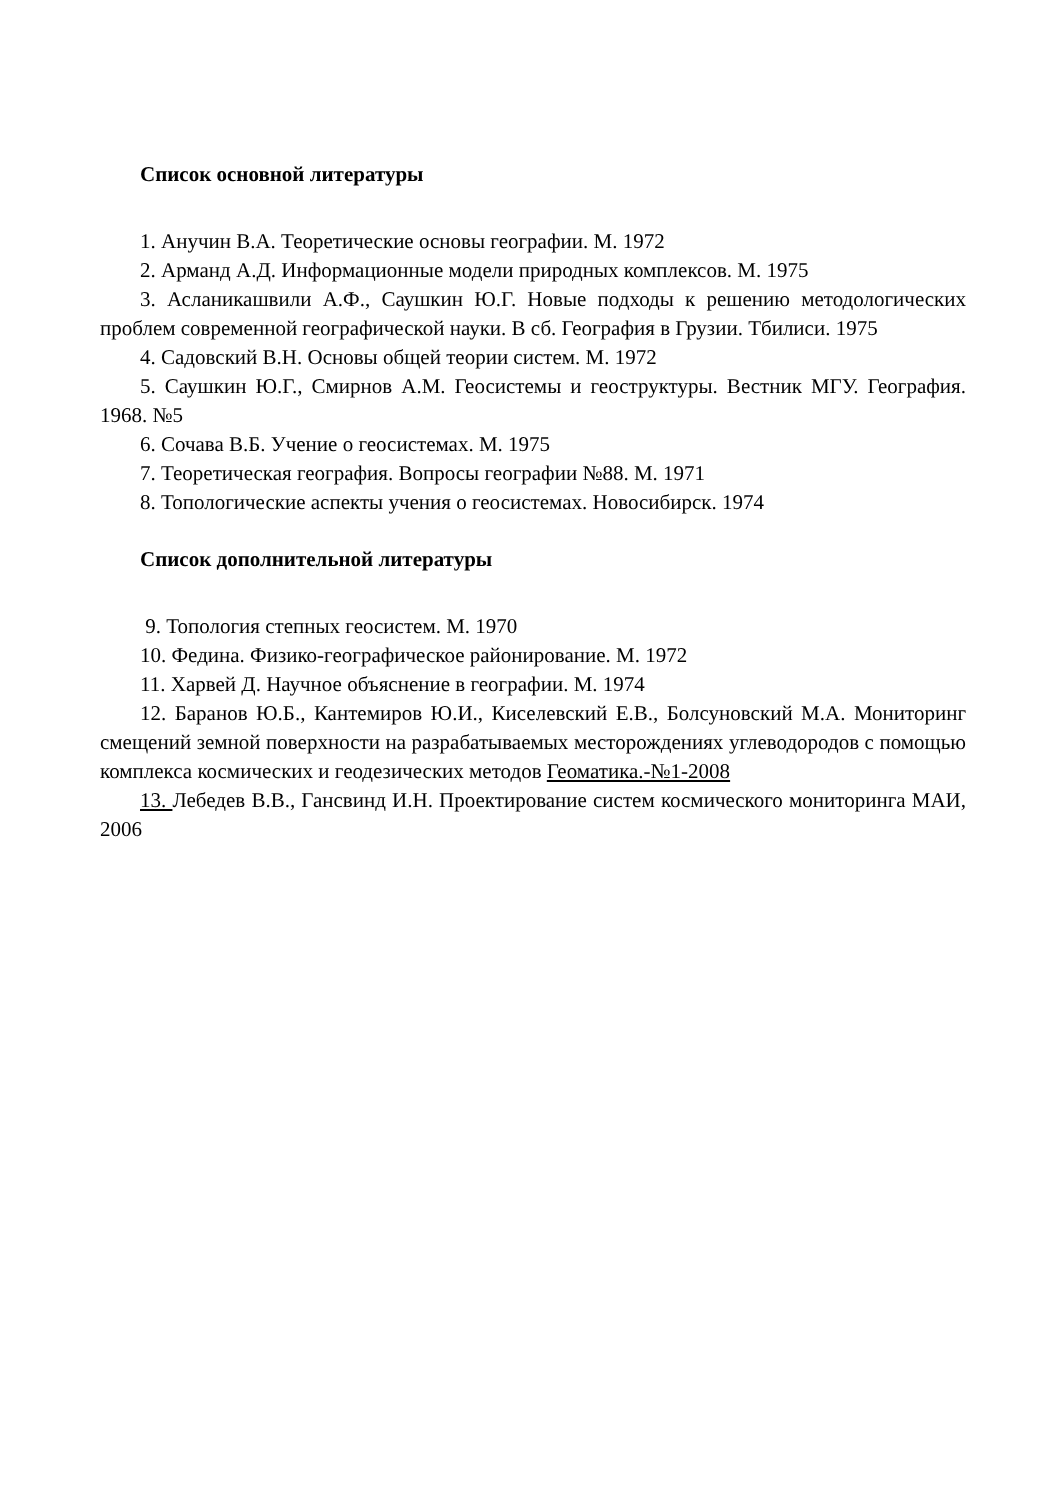Список основной литературы
1. Анучин В.А. Теоретические основы географии. М. 1972
2. Арманд А.Д. Информационные модели природных комплексов. М. 1975
3. Асланикашвили А.Ф., Саушкин Ю.Г. Новые подходы к решению методологических проблем современной географической науки. В сб. География в Грузии. Тбилиси. 1975
4. Садовский В.Н. Основы общей теории систем. М. 1972
5. Саушкин Ю.Г., Смирнов А.М. Геосистемы и геоструктуры. Вестник МГУ. География. 1968. №5
6. Сочава В.Б. Учение о геосистемах. М. 1975
7. Теоретическая география. Вопросы географии №88. М. 1971
8. Топологические аспекты учения о геосистемах. Новосибирск. 1974
Список дополнительной литературы
9. Топология степных геосистем. М. 1970
10. Федина. Физико-географическое районирование. М. 1972
11. Харвей Д. Научное объяснение в географии. М. 1974
12. Баранов Ю.Б., Кантемиров Ю.И., Киселевский Е.В., Болсуновский М.А. Мониторинг смещений земной поверхности на разрабатываемых месторождениях углеводородов с помощью комплекса космических и геодезических методов Геоматика.-№1-2008
13. Лебедев В.В., Гансвинд И.Н. Проектирование систем космического мониторинга МАИ, 2006